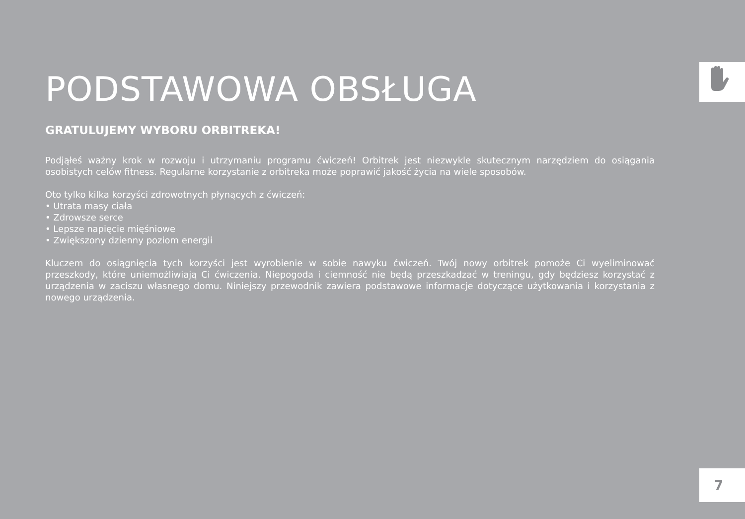PODSTAWOWA OBSŁUGA
GRATULUJEMY WYBORU ORBITREKA!
Podjąłeś ważny krok w rozwoju i utrzymaniu programu ćwiczeń! Orbitrek jest niezwykle skutecznym narzędziem do osiągania osobistych celów fitness. Regularne korzystanie z orbitreka może poprawić jakość życia na wiele sposobów.
Oto tylko kilka korzyści zdrowotnych płynących z ćwiczeń:
• Utrata masy ciała
• Zdrowsze serce
• Lepsze napięcie mięśniowe
• Zwiększony dzienny poziom energii
Kluczem do osiągnięcia tych korzyści jest wyrobienie w sobie nawyku ćwiczeń. Twój nowy orbitrek pomoże Ci wyeliminować przeszkody, które uniemożliwiają Ci ćwiczenia. Niepogoda i ciemność nie będą przeszkadzać w treningu, gdy będziesz korzystać z urządzenia w zaciszu własnego domu. Niniejszy przewodnik zawiera podstawowe informacje dotyczące użytkowania i korzystania z nowego urządzenia.
7